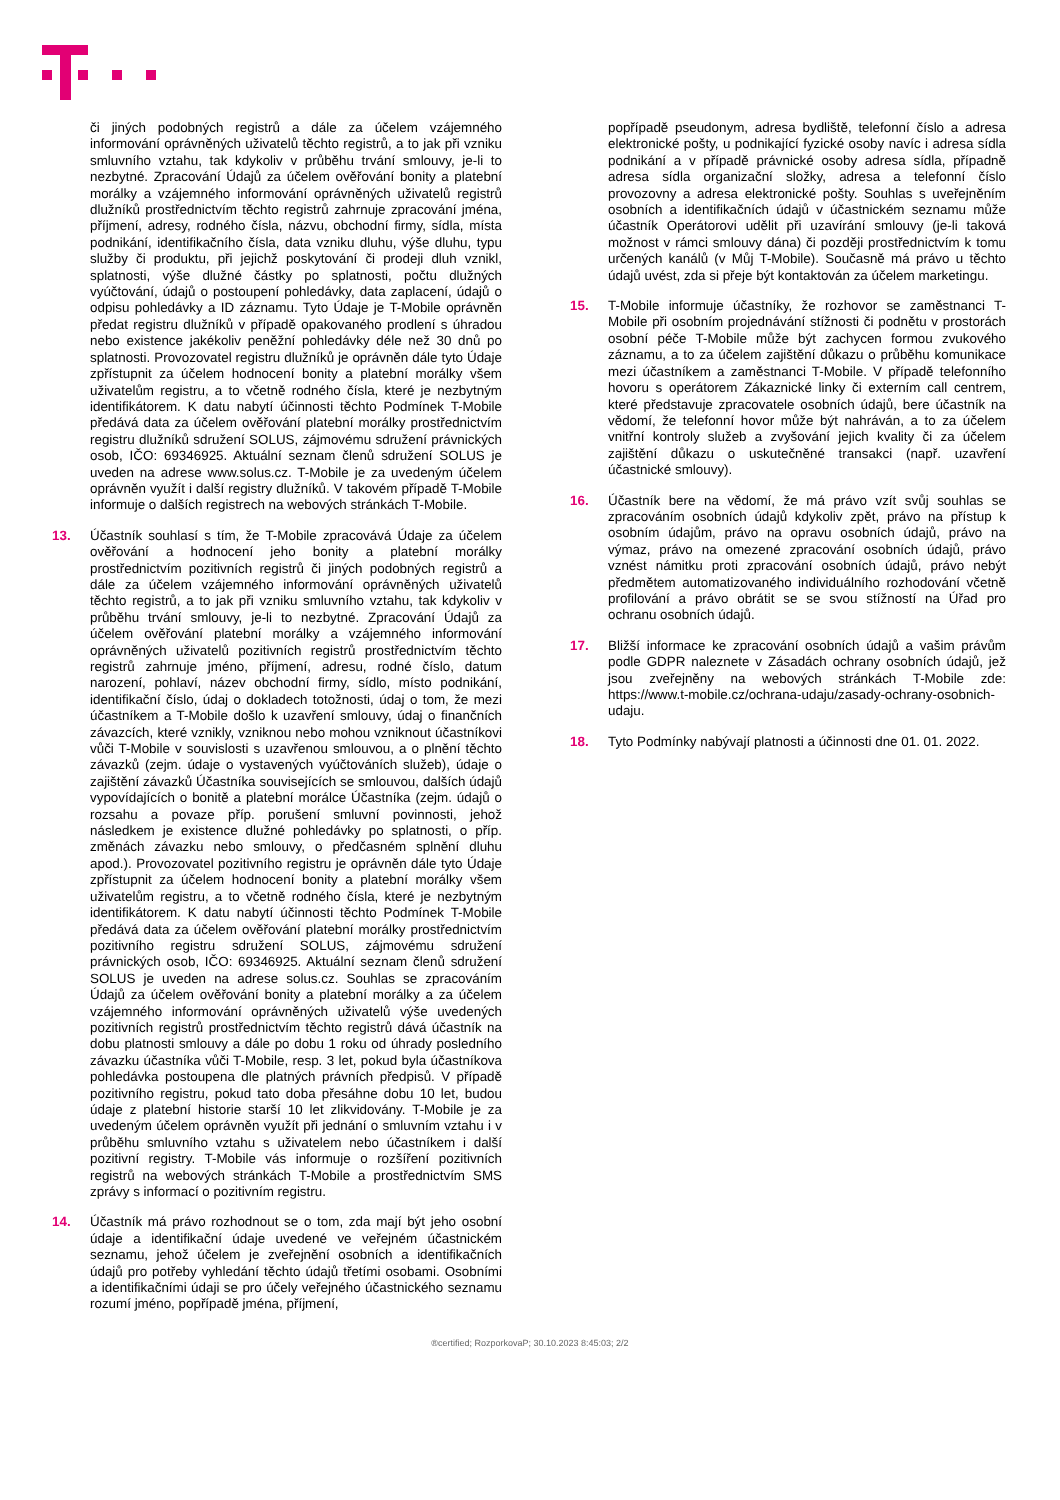či jiných podobných registrů a dále za účelem vzájemného informování oprávněných uživatelů těchto registrů, a to jak při vzniku smluvního vztahu, tak kdykoliv v průběhu trvání smlouvy, je-li to nezbytné. Zpracování Údajů za účelem ověřování bonity a platební morálky a vzájemného informování oprávněných uživatelů registrů dlužníků prostřednictvím těchto registrů zahrnuje zpracování jména, příjmení, adresy, rodného čísla, názvu, obchodní firmy, sídla, místa podnikání, identifikačního čísla, data vzniku dluhu, výše dluhu, typu služby či produktu, při jejichž poskytování či prodeji dluh vznikl, splatnosti, výše dlužné částky po splatnosti, počtu dlužných vyúčtování, údajů o postoupení pohledávky, data zaplacení, údajů o odpisu pohledávky a ID záznamu. Tyto Údaje je T-Mobile oprávněn předat registru dlužníků v případě opakovaného prodlení s úhradou nebo existence jakékoliv peněžní pohledávky déle než 30 dnů po splatnosti. Provozovatel registru dlužníků je oprávněn dále tyto Údaje zpřístupnit za účelem hodnocení bonity a platební morálky všem uživatelům registru, a to včetně rodného čísla, které je nezbytným identifikátorem. K datu nabytí účinnosti těchto Podmínek T-Mobile předává data za účelem ověřování platební morálky prostřednictvím registru dlužníků sdružení SOLUS, zájmovému sdružení právnických osob, IČO: 69346925. Aktuální seznam členů sdružení SOLUS je uveden na adrese www.solus.cz. T-Mobile je za uvedeným účelem oprávněn využít i další registry dlužníků. V takovém případě T-Mobile informuje o dalších registrech na webových stránkách T-Mobile.
13. Účastník souhlasí s tím, že T-Mobile zpracovává Údaje za účelem ověřování a hodnocení jeho bonity a platební morálky prostřednictvím pozitivních registrů či jiných podobných registrů a dále za účelem vzájemného informování oprávněných uživatelů těchto registrů, a to jak při vzniku smluvního vztahu, tak kdykoliv v průběhu trvání smlouvy, je-li to nezbytné. Zpracování Údajů za účelem ověřování platební morálky a vzájemného informování oprávněných uživatelů pozitivních registrů prostřednictvím těchto registrů zahrnuje jméno, příjmení, adresu, rodné číslo, datum narození, pohlaví, název obchodní firmy, sídlo, místo podnikání, identifikační číslo, údaj o dokladech totožnosti, údaj o tom, že mezi účastníkem a T-Mobile došlo k uzavření smlouvy, údaj o finančních závazcích, které vznikly, vzniknou nebo mohou vzniknout účastníkovi vůči T-Mobile v souvislosti s uzavřenou smlouvou, a o plnění těchto závazků (zejm. údaje o vystavených vyúčtováních služeb), údaje o zajištění závazků Účastníka souvisejících se smlouvou, dalších údajů vypovídajících o bonitě a platební morálce Účastníka (zejm. údajů o rozsahu a povaze příp. porušení smluvní povinnosti, jehož následkem je existence dlužné pohledávky po splatnosti, o příp. změnách závazku nebo smlouvy, o předčasném splnění dluhu apod.). Provozovatel pozitivního registru je oprávněn dále tyto Údaje zpřístupnit za účelem hodnocení bonity a platební morálky všem uživatelům registru, a to včetně rodného čísla, které je nezbytným identifikátorem. K datu nabytí účinnosti těchto Podmínek T-Mobile předává data za účelem ověřování platební morálky prostřednictvím pozitivního registru sdružení SOLUS, zájmovému sdružení právnických osob, IČO: 69346925. Aktuální seznam členů sdružení SOLUS je uveden na adrese solus.cz. Souhlas se zpracováním Údajů za účelem ověřování bonity a platební morálky a za účelem vzájemného informování oprávněných uživatelů výše uvedených pozitivních registrů prostřednictvím těchto registrů dává účastník na dobu platnosti smlouvy a dále po dobu 1 roku od úhrady posledního závazku účastníka vůči T-Mobile, resp. 3 let, pokud byla účastníkova pohledávka postoupena dle platných právních předpisů. V případě pozitivního registru, pokud tato doba přesáhne dobu 10 let, budou údaje z platební historie starší 10 let zlikvidovány. T-Mobile je za uvedeným účelem oprávněn využít při jednání o smluvním vztahu i v průběhu smluvního vztahu s uživatelem nebo účastníkem i další pozitivní registry. T-Mobile vás informuje o rozšíření pozitivních registrů na webových stránkách T-Mobile a prostřednictvím SMS zprávy s informací o pozitivním registru.
14. Účastník má právo rozhodnout se o tom, zda mají být jeho osobní údaje a identifikační údaje uvedené ve veřejném účastnickém seznamu, jehož účelem je zveřejnění osobních a identifikačních údajů pro potřeby vyhledání těchto údajů třetími osobami. Osobními a identifikačními údaji se pro účely veřejného účastnického seznamu rozumí jméno, popřípadě jména, příjmení,
popřípadě pseudonym, adresa bydliště, telefonní číslo a adresa elektronické pošty, u podnikající fyzické osoby navíc i adresa sídla podnikání a v případě právnické osoby adresa sídla, případně adresa sídla organizační složky, adresa a telefonní číslo provozovny a adresa elektronické pošty. Souhlas s uveřejněním osobních a identifikačních údajů v účastnickém seznamu může účastník Operátorovi udělit při uzavírání smlouvy (je-li taková možnost v rámci smlouvy dána) či později prostřednictvím k tomu určených kanálů (v Můj T-Mobile). Současně má právo u těchto údajů uvést, zda si přeje být kontaktován za účelem marketingu.
15. T-Mobile informuje účastníky, že rozhovor se zaměstnanci T-Mobile při osobním projednávání stížnosti či podnětu v prostorách osobní péče T-Mobile může být zachycen formou zvukového záznamu, a to za účelem zajištění důkazu o průběhu komunikace mezi účastníkem a zaměstnanci T-Mobile. V případě telefonního hovoru s operátorem Zákaznické linky či externím call centrem, které představuje zpracovatele osobních údajů, bere účastník na vědomí, že telefonní hovor může být nahráván, a to za účelem vnitřní kontroly služeb a zvyšování jejich kvality či za účelem zajištění důkazu o uskutečněné transakci (např. uzavření účastnické smlouvy).
16. Účastník bere na vědomí, že má právo vzít svůj souhlas se zpracováním osobních údajů kdykoliv zpět, právo na přístup k osobním údajům, právo na opravu osobních údajů, právo na výmaz, právo na omezené zpracování osobních údajů, právo vznést námitku proti zpracování osobních údajů, právo nebýt předmětem automatizovaného individuálního rozhodování včetně profilování a právo obrátit se se svou stížností na Úřad pro ochranu osobních údajů.
17. Bližší informace ke zpracování osobních údajů a vašim právům podle GDPR naleznete v Zásadách ochrany osobních údajů, jež jsou zveřejněny na webových stránkách T-Mobile zde: https://www.t-mobile.cz/ochrana-udaju/zasady-ochrany-osobnich-udaju.
18. Tyto Podmínky nabývají platnosti a účinnosti dne 01. 01. 2022.
®certified; RozporkovaP; 30.10.2023 8:45:03; 2/2